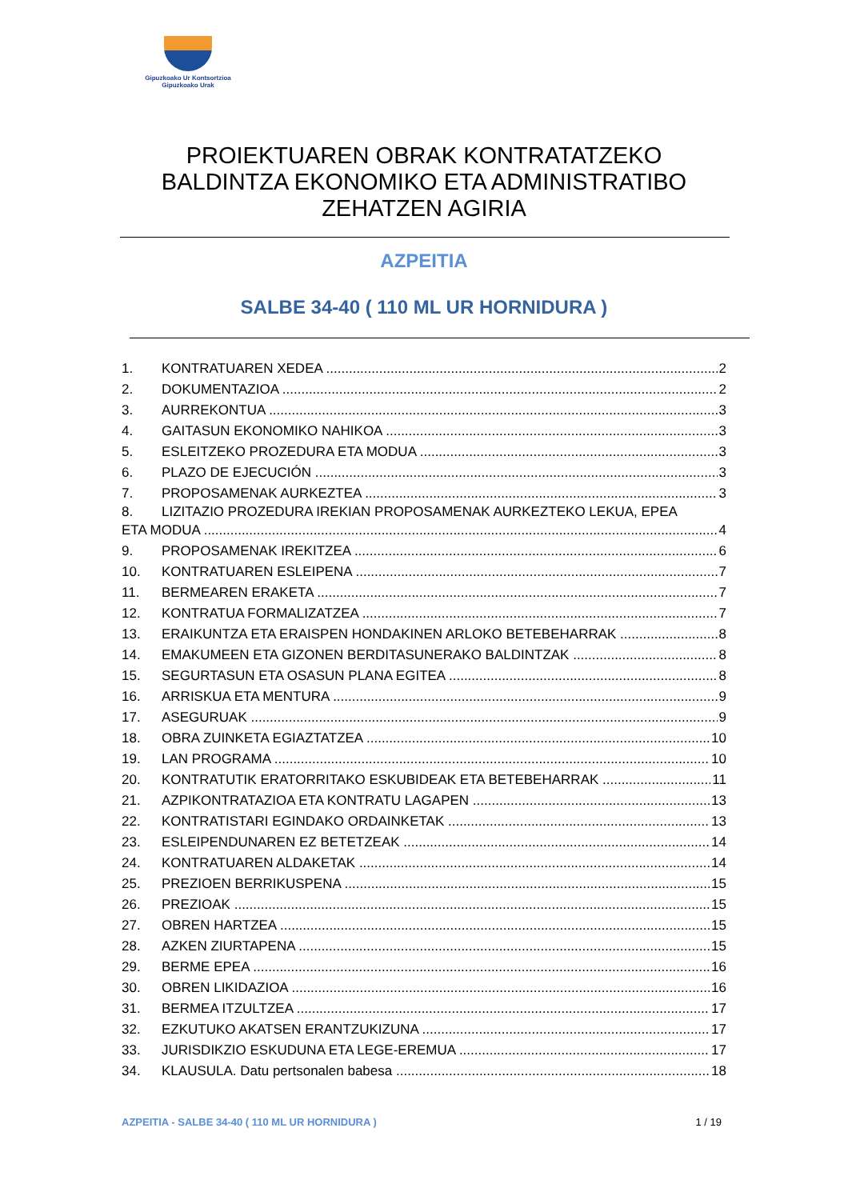Gipuzkoako Ur Kontsortzioa
Gipuzkoako Urak
PROIEKTUAREN OBRAK KONTRATATZEKO BALDINTZA EKONOMIKO ETA ADMINISTRATIBO ZEHATZEN AGIRIA
AZPEITIA
SALBE 34-40 ( 110 ML UR HORNIDURA )
1. KONTRATUAREN XEDEA 2
2. DOKUMENTAZIOA 2
3. AURREKONTUA 3
4. GAITASUN EKONOMIKO NAHIKOA 3
5. ESLEITZEKO PROZEDURA ETA MODUA 3
6. PLAZO DE EJECUCIÓN 3
7. PROPOSAMENAK AURKEZTEA 3
8. LIZITAZIO PROZEDURA IREKIAN PROPOSAMENAK AURKEZTEKO LEKUA, EPEA
ETA MODUA 4
9. PROPOSAMENAK IREKITZEA 6
10. KONTRATUAREN ESLEIPENA 7
11. BERMEAREN ERAKETA 7
12. KONTRATUA FORMALIZATZEA 7
13. ERAIKUNTZA ETA ERAISPEN HONDAKINEN ARLOKO BETEBEHARRAK 8
14. EMAKUMEEN ETA GIZONEN BERDITASUNERAKO BALDINTZAK 8
15. SEGURTASUN ETA OSASUN PLANA EGITEA 8
16. ARRISKUA ETA MENTURA 9
17. ASEGURUAK 9
18. OBRA ZUINKETA EGIAZTATZEA 10
19. LAN PROGRAMA 10
20. KONTRATUTIK ERATORRITAKO ESKUBIDEAK ETA BETEBEHARRAK 11
21. AZPIKONTRATAZIOA ETA KONTRATU LAGAPEN 13
22. KONTRATISTARI EGINDAKO ORDAINKETAK 13
23. ESLEIPENDUNAREN EZ BETETZEAK 14
24. KONTRATUAREN ALDAKETAK 14
25. PREZIOEN BERRIKUSPENA 15
26. PREZIOAK 15
27. OBREN HARTZEA 15
28. AZKEN ZIURTAPENA 15
29. BERME EPEA 16
30. OBREN LIKIDAZIOA 16
31. BERMEA ITZULTZEA 17
32. EZKUTUKO AKATSEN ERANTZUKIZUNA 17
33. JURISDIKZIO ESKUDUNA ETA LEGE-EREMUA 17
34. KLAUSULA. Datu pertsonalen babesa 18
AZPEITIA - SALBE 34-40 ( 110 ML UR HORNIDURA ) 1 / 19